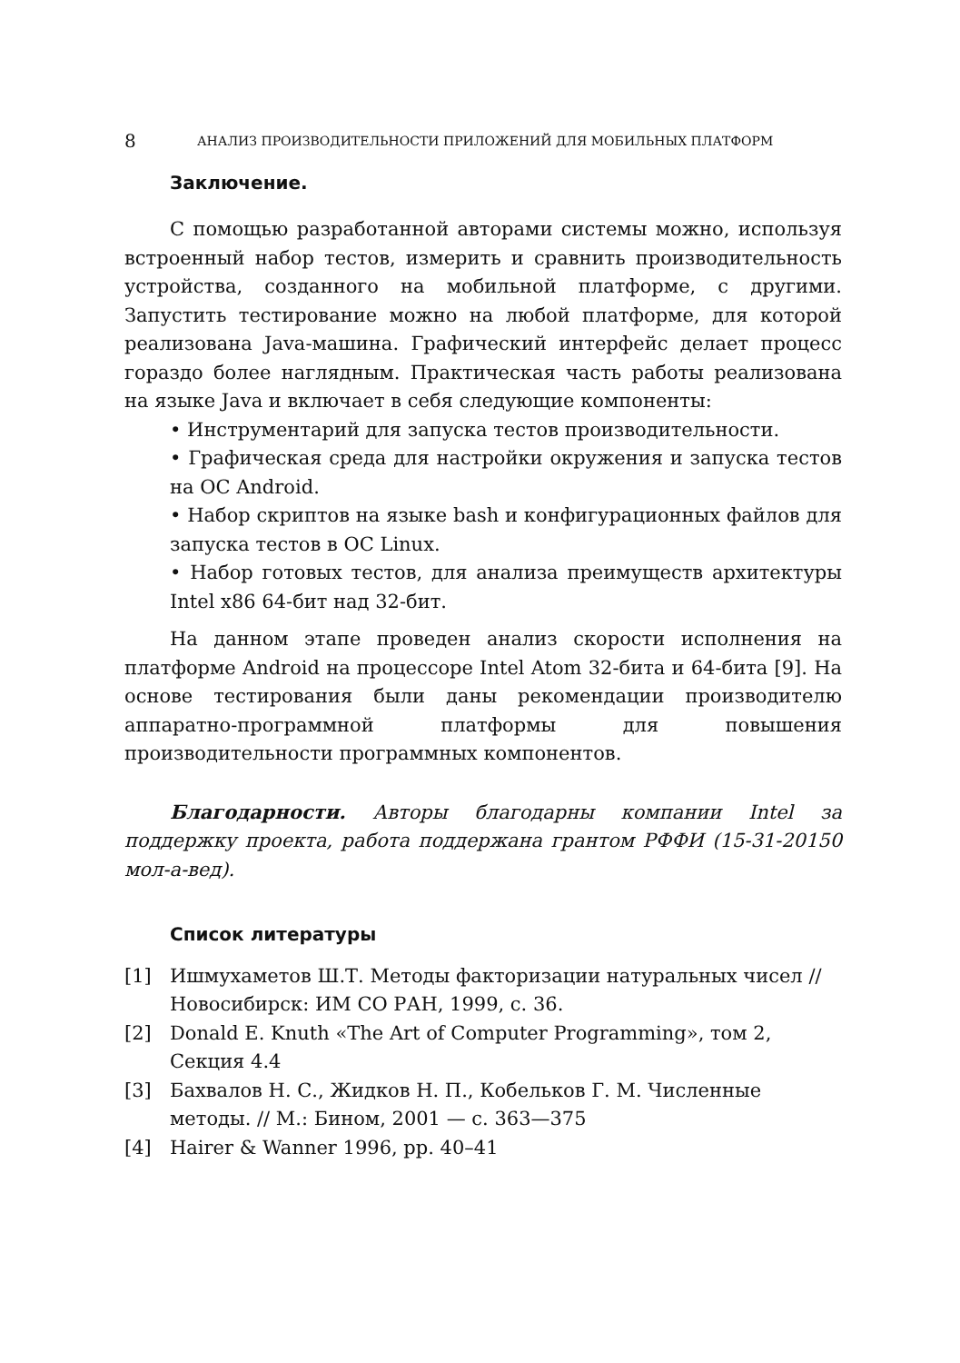8 АНАЛИЗ ПРОИЗВОДИТЕЛЬНОСТИ ПРИЛОЖЕНИЙ ДЛЯ МОБИЛЬНЫХ ПЛАТФОРМ
Заключение.
С помощью разработанной авторами системы можно, используя встроенный набор тестов, измерить и сравнить производительность устройства, созданного на мобильной платформе, с другими. Запустить тестирование можно на любой платформе, для которой реализована Java-машина. Графический интерфейс делает процесс гораздо более наглядным. Практическая часть работы реализована на языке Java и включает в себя следующие компоненты:
• Инструментарий для запуска тестов производительности.
• Графическая среда для настройки окружения и запуска тестов на ОС Android.
• Набор скриптов на языке bash и конфигурационных файлов для запуска тестов в ОС Linux.
• Набор готовых тестов, для анализа преимуществ архитектуры Intel x86 64-бит над 32-бит.
На данном этапе проведен анализ скорости исполнения на платформе Android на процессоре Intel Atom 32-бита и 64-бита [9]. На основе тестирования были даны рекомендации производителю аппаратно-программной платформы для повышения производительности программных компонентов.
Благодарности. Авторы благодарны компании Intel за поддержку проекта, работа поддержана грантом РФФИ (15-31-20150 мол-а-вед).
Список литературы
[1] Ишмухаметов Ш.Т. Методы факторизации натуральных чисел // Новосибирск: ИМ СО РАН, 1999, с. 36.
[2] Donald E. Knuth «The Art of Computer Programming», том 2, Секция 4.4
[3] Бахвалов Н. С., Жидков Н. П., Кобельков Г. М. Численные методы. // М.: Бином, 2001 — с. 363—375
[4] Hairer & Wanner 1996, pp. 40–41